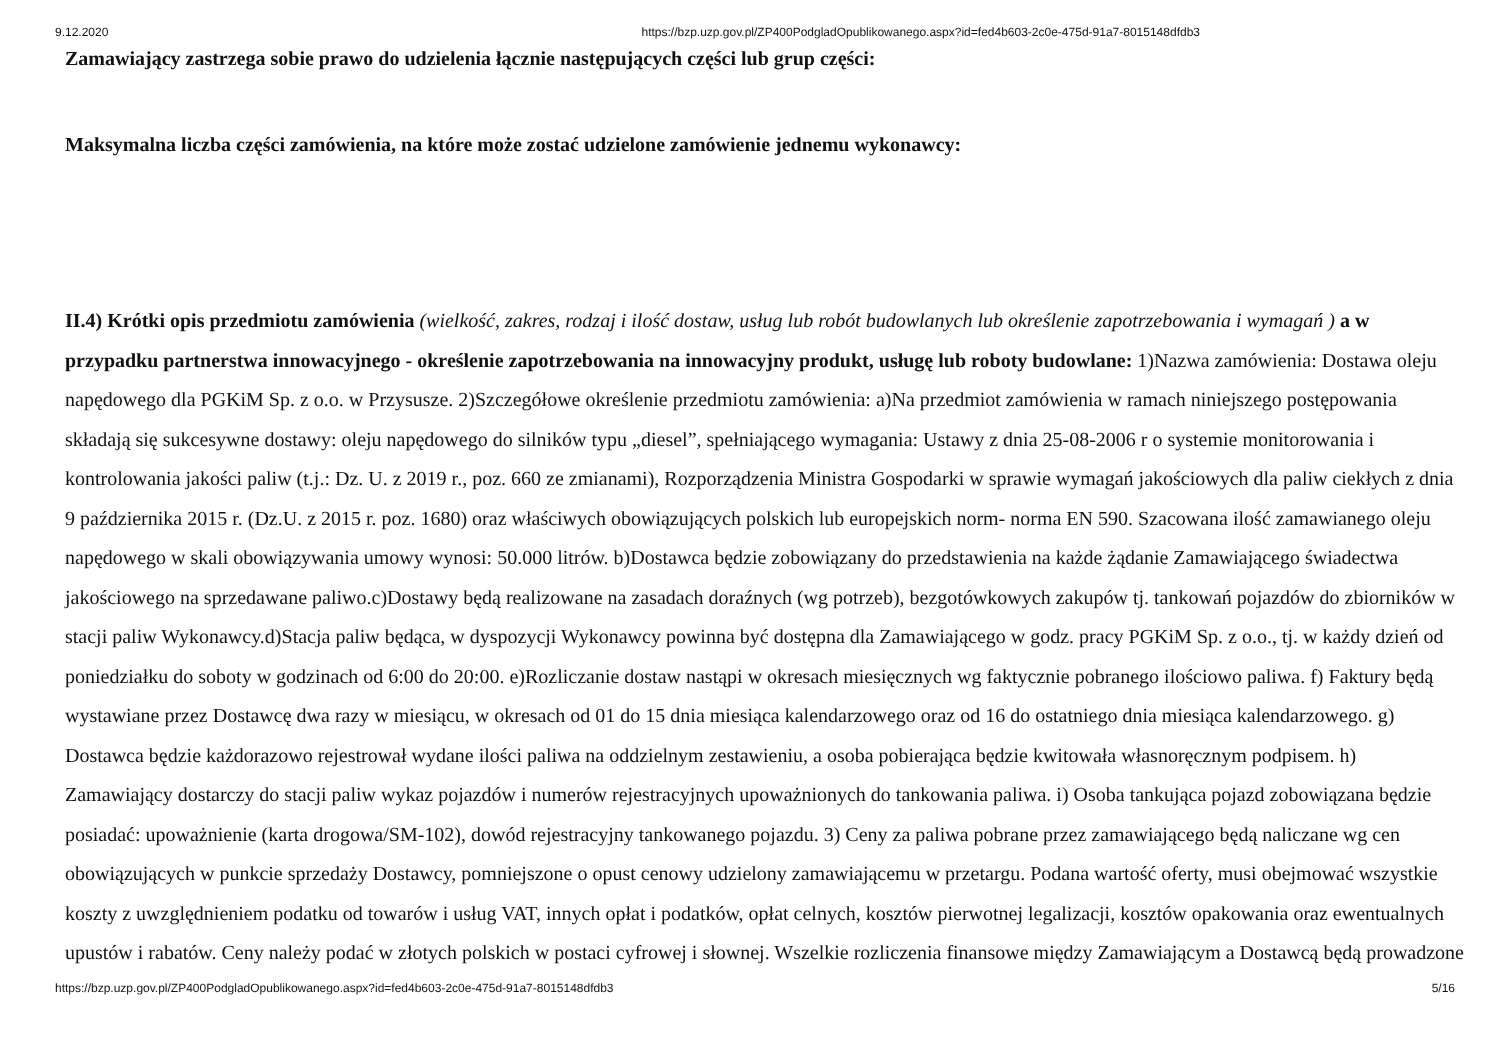9.12.2020 https://bzp.uzp.gov.pl/ZP400PodgladOpublikowanego.aspx?id=fed4b603-2c0e-475d-91a7-8015148dfdb3
Zamawiający zastrzega sobie prawo do udzielenia łącznie następujących części lub grup części:
Maksymalna liczba części zamówienia, na które może zostać udzielone zamówienie jednemu wykonawcy:
II.4) Krótki opis przedmiotu zamówienia (wielkość, zakres, rodzaj i ilość dostaw, usług lub robót budowlanych lub określenie zapotrzebowania i wymagań ) a w przypadku partnerstwa innowacyjnego - określenie zapotrzebowania na innowacyjny produkt, usługę lub roboty budowlane: 1)Nazwa zamówienia: Dostawa oleju napędowego dla PGKiM Sp. z o.o. w Przysusze. 2)Szczegółowe określenie przedmiotu zamówienia: a)Na przedmiot zamówienia w ramach niniejszego postępowania składają się sukcesywne dostawy: oleju napędowego do silników typu „diesel”, spełniającego wymagania: Ustawy z dnia 25-08-2006 r o systemie monitorowania i kontrolowania jakości paliw (t.j.: Dz. U. z 2019 r., poz. 660 ze zmianami), Rozporządzenia Ministra Gospodarki w sprawie wymagań jakościowych dla paliw ciekłych z dnia 9 października 2015 r. (Dz.U. z 2015 r. poz. 1680) oraz właściwych obowiązujących polskich lub europejskich norm- norma EN 590. Szacowana ilość zamawianego oleju napędowego w skali obowiązywania umowy wynosi: 50.000 litrów. b)Dostawca będzie zobowiązany do przedstawienia na każde żądanie Zamawiającego świadectwa jakościowego na sprzedawane paliwo.c)Dostawy będą realizowane na zasadach doraźnych (wg potrzeb), bezgotówkowych zakupów tj. tankowań pojazdów do zbiorników w stacji paliw Wykonawcy.d)Stacja paliw będąca, w dyspozycji Wykonawcy powinna być dostępna dla Zamawiającego w godz. pracy PGKiM Sp. z o.o., tj. w każdy dzień od poniedziałku do soboty w godzinach od 6:00 do 20:00. e)Rozliczanie dostaw nastąpi w okresach miesięcznych wg faktycznie pobranego ilościowo paliwa. f) Faktury będą wystawiane przez Dostawcę dwa razy w miesiącu, w okresach od 01 do 15 dnia miesiąca kalendarzowego oraz od 16 do ostatniego dnia miesiąca kalendarzowego. g) Dostawca będzie każdorazowo rejestrował wydane ilości paliwa na oddzielnym zestawieniu, a osoba pobierająca będzie kwitowała własnoręcznym podpisem. h) Zamawiający dostarczy do stacji paliw wykaz pojazdów i numerów rejestracyjnych upoważnionych do tankowania paliwa. i) Osoba tankująca pojazd zobowiązana będzie posiadać: upoważnienie (karta drogowa/SM-102), dowód rejestracyjny tankowanego pojazdu. 3) Ceny za paliwa pobrane przez zamawiającego będą naliczane wg cen obowiązujących w punkcie sprzedaży Dostawcy, pomniejszone o opust cenowy udzielony zamawiającemu w przetargu. Podana wartość oferty, musi obejmować wszystkie koszty z uwzględnieniem podatku od towarów i usług VAT, innych opłat i podatków, opłat celnych, kosztów pierwotnej legalizacji, kosztów opakowania oraz ewentualnych upustów i rabatów. Ceny należy podać w złotych polskich w postaci cyfrowej i słownej. Wszelkie rozliczenia finansowe między Zamawiającym a Dostawcą będą prowadzone
https://bzp.uzp.gov.pl/ZP400PodgladOpublikowanego.aspx?id=fed4b603-2c0e-475d-91a7-8015148dfdb3 5/16